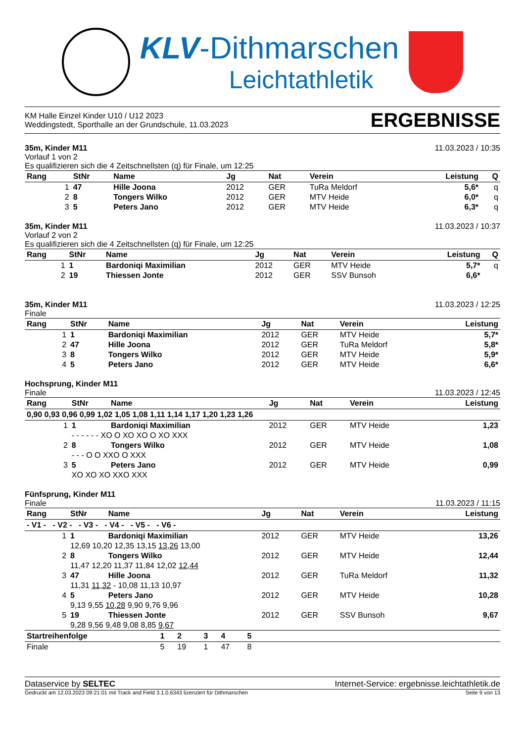KLV-Dithmarschen
Leichtathletik
KM Halle Einzel Kinder U10 / U12 2023
Weddingstedt, Sporthalle an der Grundschule, 11.03.2023
ERGEBNISSE
35m, Kinder M11 11.03.2023 / 10:35
Vorlauf 1 von 2
Es qualifizieren sich die 4 Zeitschnellsten (q) für Finale, um 12:25
| Rang | StNr | Name | Jg | Nat | Verein | Leistung | Q |
| --- | --- | --- | --- | --- | --- | --- | --- |
| 1 | 47 | Hille Joona | 2012 | GER | TuRa Meldorf | 5,6* | q |
| 2 | 8 | Tongers Wilko | 2012 | GER | MTV Heide | 6,0* | q |
| 3 | 5 | Peters Jano | 2012 | GER | MTV Heide | 6,3* | q |
35m, Kinder M11 11.03.2023 / 10:37
Vorlauf 2 von 2
Es qualifizieren sich die 4 Zeitschnellsten (q) für Finale, um 12:25
| Rang | StNr | Name | Jg | Nat | Verein | Leistung | Q |
| --- | --- | --- | --- | --- | --- | --- | --- |
| 1 | 1 | Bardoniqi Maximilian | 2012 | GER | MTV Heide | 5,7* | q |
| 2 | 19 | Thiessen Jonte | 2012 | GER | SSV Bunsoh | 6,6* | |
35m, Kinder M11 11.03.2023 / 12:25
Finale
| Rang | StNr | Name | Jg | Nat | Verein | Leistung |
| --- | --- | --- | --- | --- | --- | --- |
| 1 | 1 | Bardoniqi Maximilian | 2012 | GER | MTV Heide | 5,7* |
| 2 | 47 | Hille Joona | 2012 | GER | TuRa Meldorf | 5,8* |
| 3 | 8 | Tongers Wilko | 2012 | GER | MTV Heide | 5,9* |
| 4 | 5 | Peters Jano | 2012 | GER | MTV Heide | 6,6* |
Hochsprung, Kinder M11
Finale 11.03.2023 / 12:45
| Rang | StNr | Name | Jg | Nat | Verein | Leistung |
| --- | --- | --- | --- | --- | --- | --- |
| 0,90 0,93 0,96 0,99 1,02 1,05 1,08 1,11 1,14 1,17 1,20 1,23 1,26 | | | | | | |
| 1 | 1 | Bardoniqi Maximilian | 2012 | GER | MTV Heide | 1,23 |
| | - - - - - - XO O XO XO O XO XXX | | | | | |
| 2 | 8 | Tongers Wilko | 2012 | GER | MTV Heide | 1,08 |
| | - - - O O XXO O XXX | | | | | |
| 3 | 5 | Peters Jano | 2012 | GER | MTV Heide | 0,99 |
| | XO XO XO XXO XXX | | | | | |
Fünfsprung, Kinder M11
Finale 11.03.2023 / 11:15
| Rang | StNr | Name | Jg | Nat | Verein | Leistung |
| --- | --- | --- | --- | --- | --- | --- |
| - V1 - - V2 - - V3 - - V4 - - V5 - - V6 - | | | | | | |
| 1 | 1 | Bardoniqi Maximilian | 2012 | GER | MTV Heide | 13,26 |
| | 12,69 10,20 12,35 13,15 13,26 13,00 | | | | | |
| 2 | 8 | Tongers Wilko | 2012 | GER | MTV Heide | 12,44 |
| | 11,47 12,20 11,37 11,84 12,02 12,44 | | | | | |
| 3 | 47 | Hille Joona | 2012 | GER | TuRa Meldorf | 11,32 |
| | 11,31 11,32 - 10,08 11,13 10,97 | | | | | |
| 4 | 5 | Peters Jano | 2012 | GER | MTV Heide | 10,28 |
| | 9,13 9,55 10,28 9,90 9,76 9,96 | | | | | |
| 5 | 19 | Thiessen Jonte | 2012 | GER | SSV Bunsoh | 9,67 |
| | 9,28 9,56 9,48 9,08 8,85 9,67 | | | | | |
| Startreihenfolge | 1 | 2 | 3 | 4 | 5 | |
| --- | --- | --- | --- | --- | --- | --- |
| Finale | 5 | 19 | 1 | 47 | 8 | |
Dataservice by SELTEC Internet-Service: ergebnisse.leichtathletik.de
Gedruckt am 12.03.2023 09:21:01 mit Track and Field 3.1.0.6343 lizenziert für Dithmarschen Seite 9 von 13